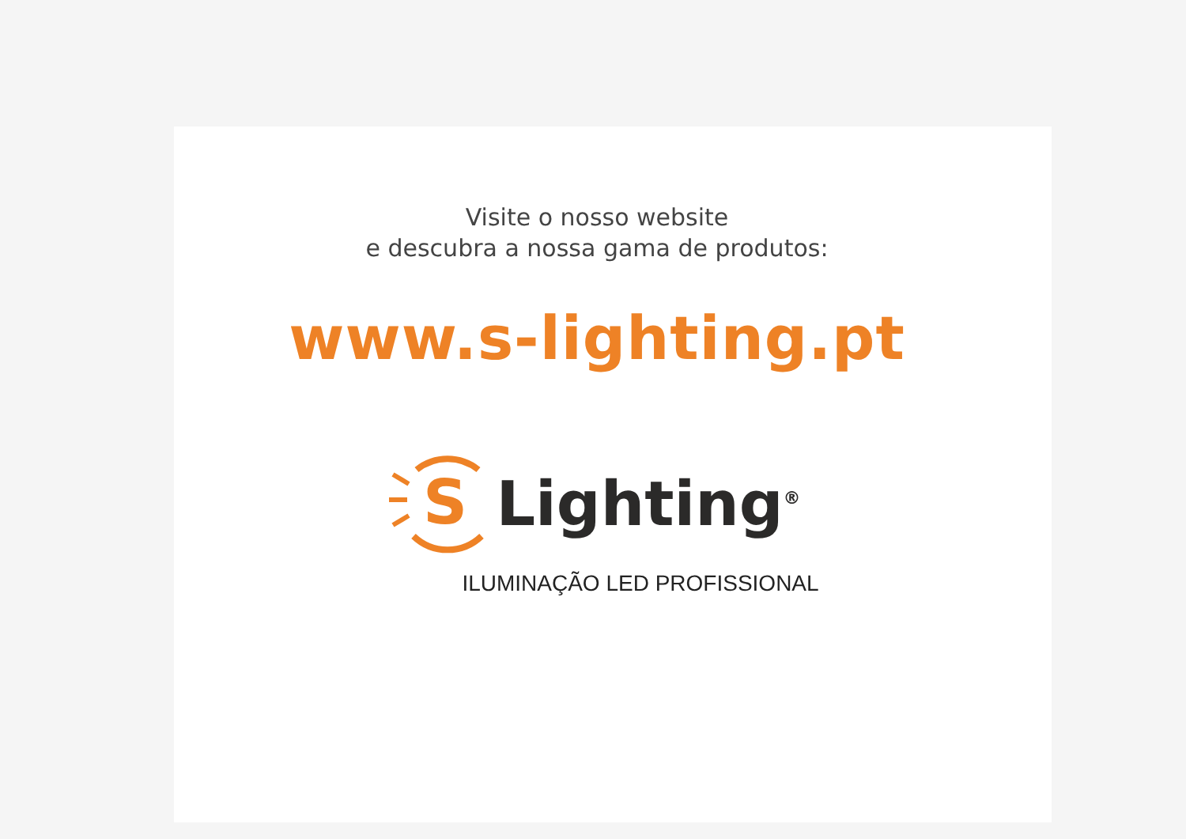Visite o nosso website
e descubra a nossa gama de produtos:
www.s-lighting.pt
S
Lighting<sup>®</sup>
ILUMINAÇÃO LED PROFISSIONAL